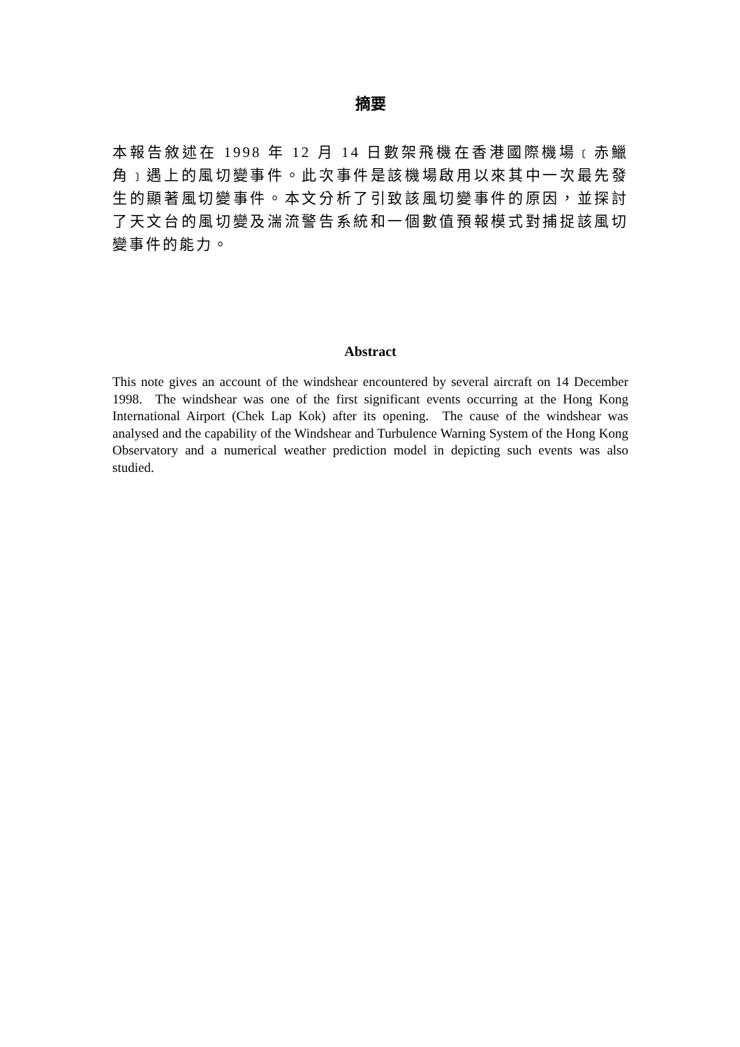摘要
本報告敘述在 1998 年 12 月 14 日數架飛機在香港國際機場﹝赤鱲角﹞遇上的風切變事件。此次事件是該機場啟用以來其中一次最先發生的顯著風切變事件。本文分析了引致該風切變事件的原因，並探討了天文台的風切變及湍流警告系統和一個數值預報模式對捕捉該風切變事件的能力。
Abstract
This note gives an account of the windshear encountered by several aircraft on 14 December 1998. The windshear was one of the first significant events occurring at the Hong Kong International Airport (Chek Lap Kok) after its opening. The cause of the windshear was analysed and the capability of the Windshear and Turbulence Warning System of the Hong Kong Observatory and a numerical weather prediction model in depicting such events was also studied.